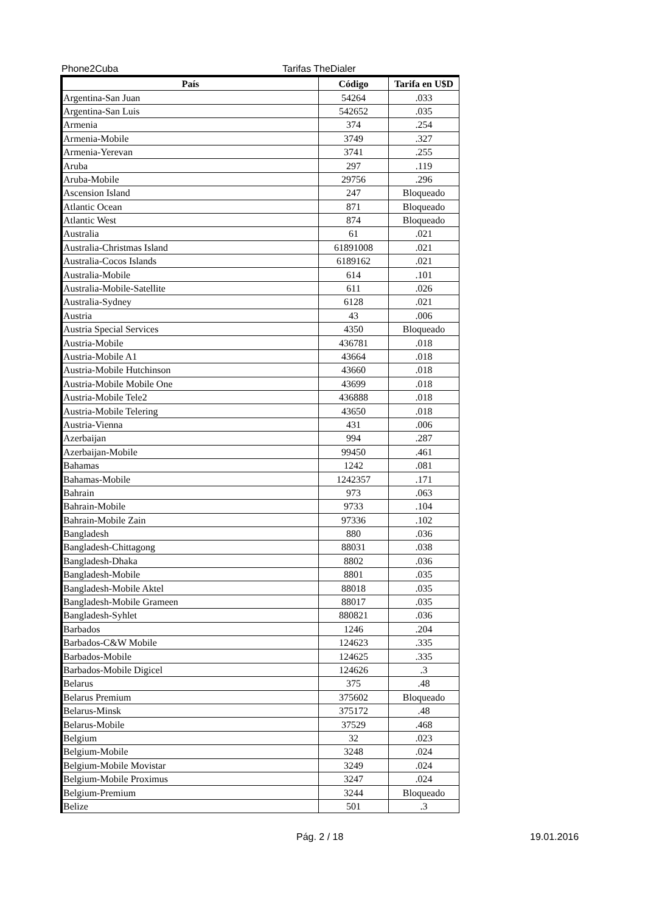Phone2Cuba Tarifas TheDialer
| País | Código | Tarifa en U$D |
| --- | --- | --- |
| Argentina-San Juan | 54264 | .033 |
| Argentina-San Luis | 542652 | .035 |
| Armenia | 374 | .254 |
| Armenia-Mobile | 3749 | .327 |
| Armenia-Yerevan | 3741 | .255 |
| Aruba | 297 | .119 |
| Aruba-Mobile | 29756 | .296 |
| Ascension Island | 247 | Bloqueado |
| Atlantic Ocean | 871 | Bloqueado |
| Atlantic West | 874 | Bloqueado |
| Australia | 61 | .021 |
| Australia-Christmas Island | 61891008 | .021 |
| Australia-Cocos Islands | 6189162 | .021 |
| Australia-Mobile | 614 | .101 |
| Australia-Mobile-Satellite | 611 | .026 |
| Australia-Sydney | 6128 | .021 |
| Austria | 43 | .006 |
| Austria Special Services | 4350 | Bloqueado |
| Austria-Mobile | 436781 | .018 |
| Austria-Mobile A1 | 43664 | .018 |
| Austria-Mobile Hutchinson | 43660 | .018 |
| Austria-Mobile Mobile One | 43699 | .018 |
| Austria-Mobile Tele2 | 436888 | .018 |
| Austria-Mobile Telering | 43650 | .018 |
| Austria-Vienna | 431 | .006 |
| Azerbaijan | 994 | .287 |
| Azerbaijan-Mobile | 99450 | .461 |
| Bahamas | 1242 | .081 |
| Bahamas-Mobile | 1242357 | .171 |
| Bahrain | 973 | .063 |
| Bahrain-Mobile | 9733 | .104 |
| Bahrain-Mobile Zain | 97336 | .102 |
| Bangladesh | 880 | .036 |
| Bangladesh-Chittagong | 88031 | .038 |
| Bangladesh-Dhaka | 8802 | .036 |
| Bangladesh-Mobile | 8801 | .035 |
| Bangladesh-Mobile Aktel | 88018 | .035 |
| Bangladesh-Mobile Grameen | 88017 | .035 |
| Bangladesh-Syhlet | 880821 | .036 |
| Barbados | 1246 | .204 |
| Barbados-C&W Mobile | 124623 | .335 |
| Barbados-Mobile | 124625 | .335 |
| Barbados-Mobile Digicel | 124626 | .3 |
| Belarus | 375 | .48 |
| Belarus Premium | 375602 | Bloqueado |
| Belarus-Minsk | 375172 | .48 |
| Belarus-Mobile | 37529 | .468 |
| Belgium | 32 | .023 |
| Belgium-Mobile | 3248 | .024 |
| Belgium-Mobile Movistar | 3249 | .024 |
| Belgium-Mobile Proximus | 3247 | .024 |
| Belgium-Premium | 3244 | Bloqueado |
| Belize | 501 | .3 |
Pág. 2 / 18 19.01.2016